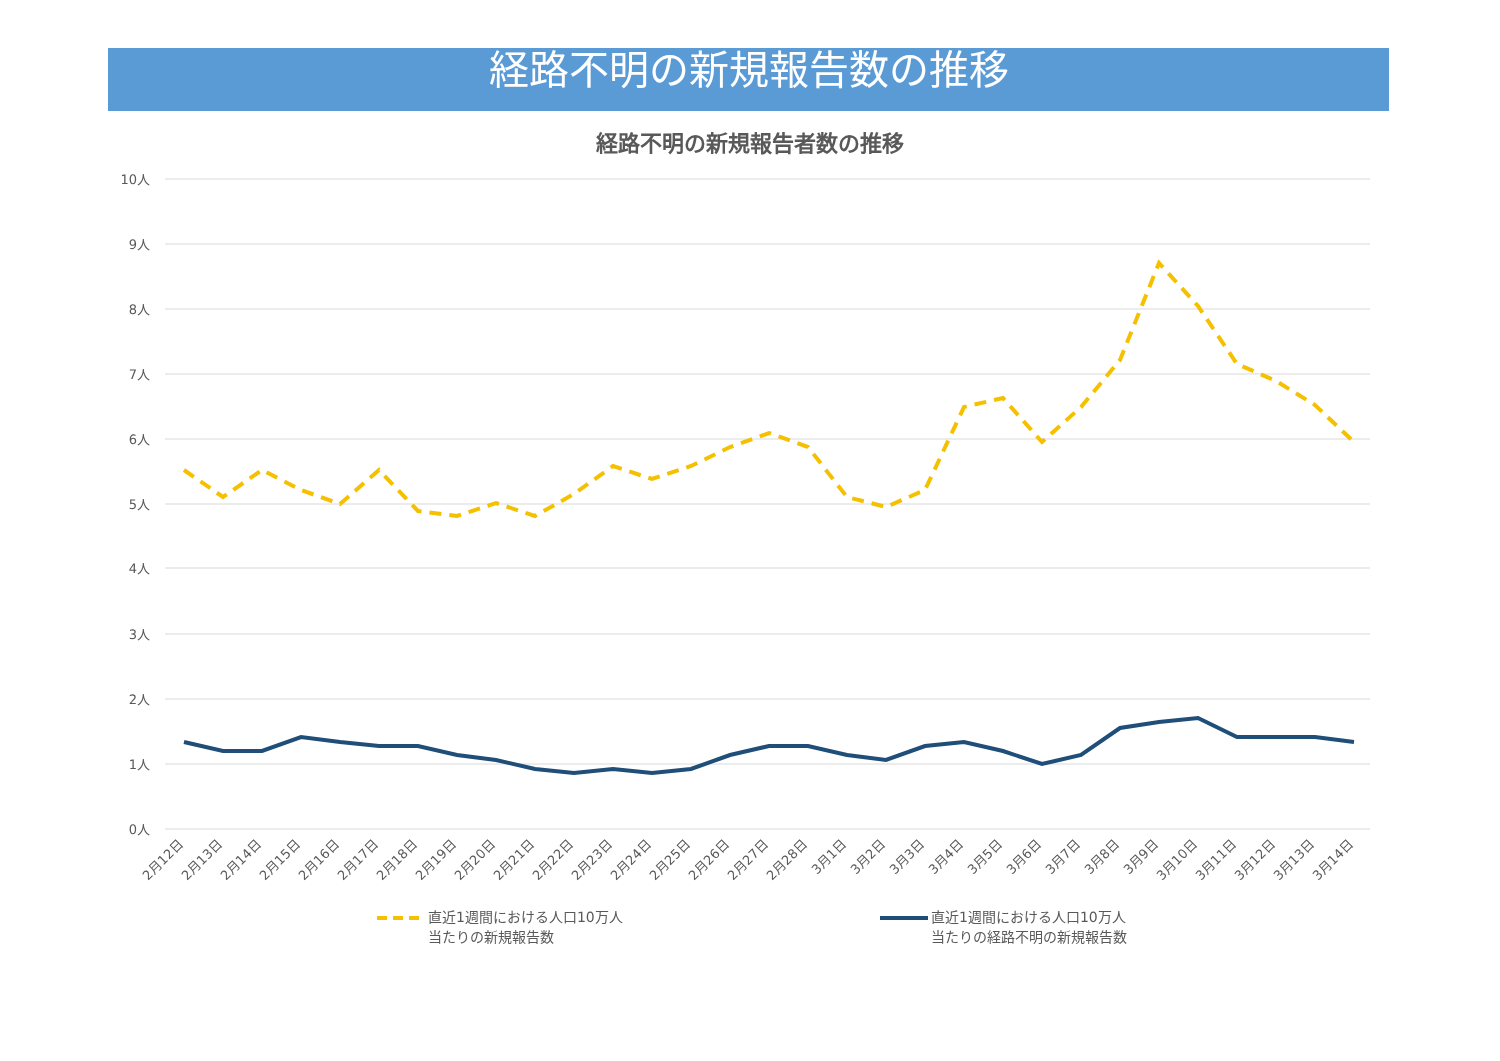経路不明の新規報告数の推移
経路不明の新規報告者数の推移
10人
9人
8人
7人
6人
5人
4人
3人
2人
1人
0人
2月12日
2月13日
2月14日
2月15日
2月16日
2月17日
2月18日
2月19日
2月20日
2月21日
2月22日
2月23日
2月24日
2月25日
2月26日
2月27日
2月28日
3月1日
3月2日
3月3日
3月4日
3月5日
3月6日
3月7日
3月8日
3月9日
3月10日
3月11日
3月12日
3月13日
3月14日
直近1週間における人口10万人
当たりの新規報告数
直近1週間における人口10万人
当たりの経路不明の新規報告数